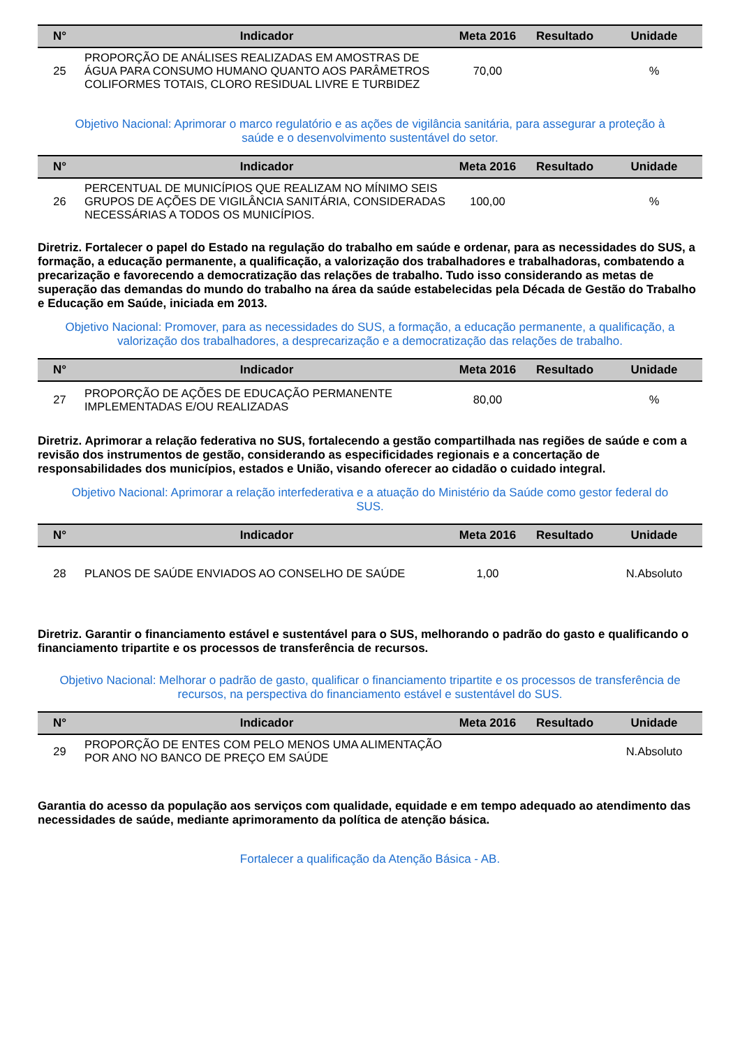| N° | Indicador | Meta 2016 | Resultado | Unidade |
| --- | --- | --- | --- | --- |
| 25 | PROPORÇÃO DE ANÁLISES REALIZADAS EM AMOSTRAS DE ÁGUA PARA CONSUMO HUMANO QUANTO AOS PARÂMETROS COLIFORMES TOTAIS, CLORO RESIDUAL LIVRE E TURBIDEZ | 70,00 | | % |
Objetivo Nacional: Aprimorar o marco regulatório e as ações de vigilância sanitária, para assegurar a proteção à saúde e o desenvolvimento sustentável do setor.
| N° | Indicador | Meta 2016 | Resultado | Unidade |
| --- | --- | --- | --- | --- |
| 26 | PERCENTUAL DE MUNICÍPIOS QUE REALIZAM NO MÍNIMO SEIS GRUPOS DE AÇÕES DE VIGILÂNCIA SANITÁRIA, CONSIDERADAS NECESSÁRIAS A TODOS OS MUNICÍPIOS. | 100,00 | | % |
Diretriz. Fortalecer o papel do Estado na regulação do trabalho em saúde e ordenar, para as necessidades do SUS, a formação, a educação permanente, a qualificação, a valorização dos trabalhadores e trabalhadoras, combatendo a precarização e favorecendo a democratização das relações de trabalho. Tudo isso considerando as metas de superação das demandas do mundo do trabalho na área da saúde estabelecidas pela Década de Gestão do Trabalho e Educação em Saúde, iniciada em 2013.
Objetivo Nacional: Promover, para as necessidades do SUS, a formação, a educação permanente, a qualificação, a valorização dos trabalhadores, a desprecarização e a democratização das relações de trabalho.
| N° | Indicador | Meta 2016 | Resultado | Unidade |
| --- | --- | --- | --- | --- |
| 27 | PROPORÇÃO DE AÇÕES DE EDUCAÇÃO PERMANENTE IMPLEMENTADAS E/OU REALIZADAS | 80,00 | | % |
Diretriz. Aprimorar a relação federativa no SUS, fortalecendo a gestão compartilhada nas regiões de saúde e com a revisão dos instrumentos de gestão, considerando as especificidades regionais e a concertação de responsabilidades dos municípios, estados e União, visando oferecer ao cidadão o cuidado integral.
Objetivo Nacional: Aprimorar a relação interfederativa e a atuação do Ministério da Saúde como gestor federal do SUS.
| N° | Indicador | Meta 2016 | Resultado | Unidade |
| --- | --- | --- | --- | --- |
| 28 | PLANOS DE SAÚDE ENVIADOS AO CONSELHO DE SAÚDE | 1,00 | | N.Absoluto |
Diretriz. Garantir o financiamento estável e sustentável para o SUS, melhorando o padrão do gasto e qualificando o financiamento tripartite e os processos de transferência de recursos.
Objetivo Nacional: Melhorar o padrão de gasto, qualificar o financiamento tripartite e os processos de transferência de recursos, na perspectiva do financiamento estável e sustentável do SUS.
| N° | Indicador | Meta 2016 | Resultado | Unidade |
| --- | --- | --- | --- | --- |
| 29 | PROPORÇÃO DE ENTES COM PELO MENOS UMA ALIMENTAÇÃO POR ANO NO BANCO DE PREÇO EM SAÚDE | | | N.Absoluto |
Garantia do acesso da população aos serviços com qualidade, equidade e em tempo adequado ao atendimento das necessidades de saúde, mediante aprimoramento da política de atenção básica.
Fortalecer a qualificação da Atenção Básica - AB.